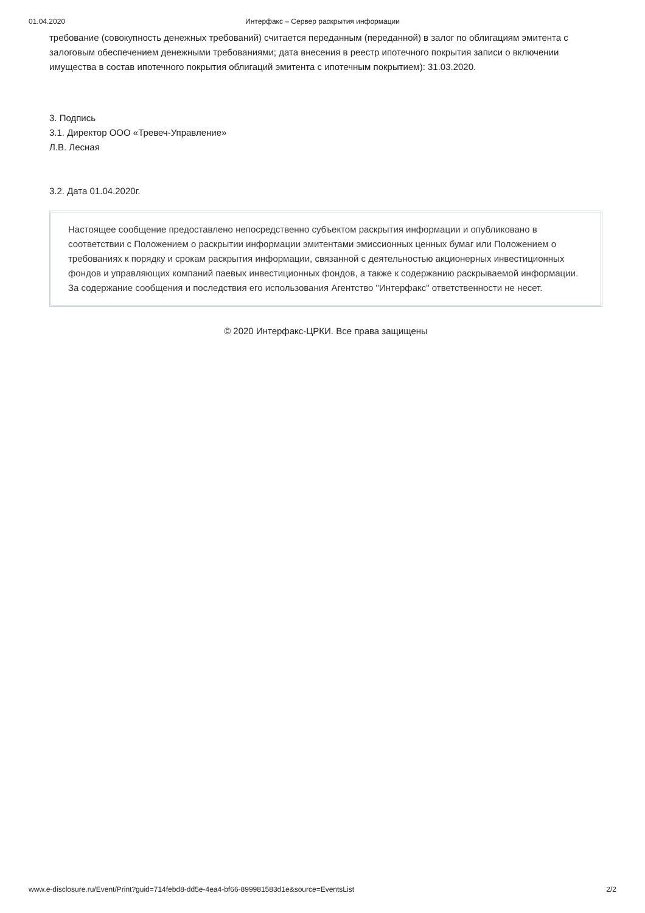01.04.2020 Интерфакс – Сервер раскрытия информации
требование (совокупность денежных требований) считается переданным (переданной) в залог по облигациям эмитента с залоговым обеспечением денежными требованиями; дата внесения в реестр ипотечного покрытия записи о включении имущества в состав ипотечного покрытия облигаций эмитента с ипотечным покрытием): 31.03.2020.
3. Подпись
3.1. Директор ООО «Тревеч-Управление»
Л.В. Лесная
3.2. Дата 01.04.2020г.
Настоящее сообщение предоставлено непосредственно субъектом раскрытия информации и опубликовано в соответствии с Положением о раскрытии информации эмитентами эмиссионных ценных бумаг или Положением о требованиях к порядку и срокам раскрытия информации, связанной с деятельностью акционерных инвестиционных фондов и управляющих компаний паевых инвестиционных фондов, а также к содержанию раскрываемой информации. За содержание сообщения и последствия его использования Агентство "Интерфакс" ответственности не несет.
© 2020 Интерфакс-ЦРКИ. Все права защищены
www.e-disclosure.ru/Event/Print?guid=714febd8-dd5e-4ea4-bf66-899981583d1e&source=EventsList 2/2